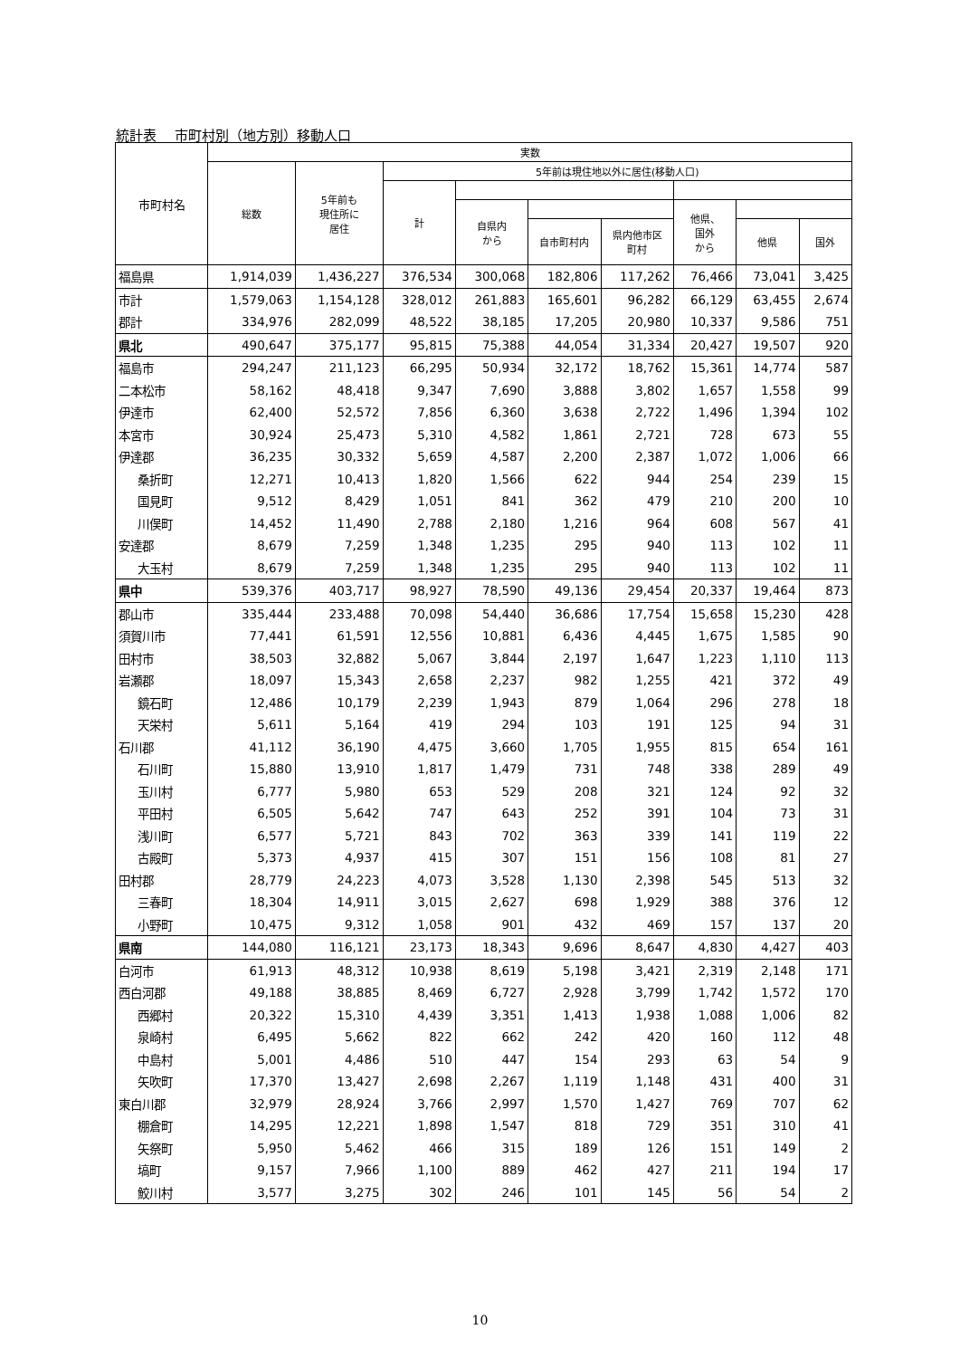統計表　 市町村別（地方別）移動人口
| 市町村名 | 実数 | | | | | | | | |
| --- | --- | --- | --- | --- | --- | --- | --- | --- | --- |
| | 総数 | 5年前も 現住所に 居住 | 5年前は現住地以外に居住(移動人口) | | | | | | |
| | | | 計 | | | | | | |
| | | | | 自県内 から | | | 他県、 国外 から | | |
| | | | | | 自市町村内 | 県内他市区 町村 | | 他県 | 国外 |
| 福島県 | 1,914,039 | 1,436,227 | 376,534 | 300,068 | 182,806 | 117,262 | 76,466 | 73,041 | 3,425 |
| 市計 | 1,579,063 | 1,154,128 | 328,012 | 261,883 | 165,601 | 96,282 | 66,129 | 63,455 | 2,674 |
| 郡計 | 334,976 | 282,099 | 48,522 | 38,185 | 17,205 | 20,980 | 10,337 | 9,586 | 751 |
| 県北 | 490,647 | 375,177 | 95,815 | 75,388 | 44,054 | 31,334 | 20,427 | 19,507 | 920 |
| 福島市 | 294,247 | 211,123 | 66,295 | 50,934 | 32,172 | 18,762 | 15,361 | 14,774 | 587 |
| 二本松市 | 58,162 | 48,418 | 9,347 | 7,690 | 3,888 | 3,802 | 1,657 | 1,558 | 99 |
| 伊達市 | 62,400 | 52,572 | 7,856 | 6,360 | 3,638 | 2,722 | 1,496 | 1,394 | 102 |
| 本宮市 | 30,924 | 25,473 | 5,310 | 4,582 | 1,861 | 2,721 | 728 | 673 | 55 |
| 伊達郡 | 36,235 | 30,332 | 5,659 | 4,587 | 2,200 | 2,387 | 1,072 | 1,006 | 66 |
| 桑折町 | 12,271 | 10,413 | 1,820 | 1,566 | 622 | 944 | 254 | 239 | 15 |
| 国見町 | 9,512 | 8,429 | 1,051 | 841 | 362 | 479 | 210 | 200 | 10 |
| 川俣町 | 14,452 | 11,490 | 2,788 | 2,180 | 1,216 | 964 | 608 | 567 | 41 |
| 安達郡 | 8,679 | 7,259 | 1,348 | 1,235 | 295 | 940 | 113 | 102 | 11 |
| 大玉村 | 8,679 | 7,259 | 1,348 | 1,235 | 295 | 940 | 113 | 102 | 11 |
| 県中 | 539,376 | 403,717 | 98,927 | 78,590 | 49,136 | 29,454 | 20,337 | 19,464 | 873 |
| 郡山市 | 335,444 | 233,488 | 70,098 | 54,440 | 36,686 | 17,754 | 15,658 | 15,230 | 428 |
| 須賀川市 | 77,441 | 61,591 | 12,556 | 10,881 | 6,436 | 4,445 | 1,675 | 1,585 | 90 |
| 田村市 | 38,503 | 32,882 | 5,067 | 3,844 | 2,197 | 1,647 | 1,223 | 1,110 | 113 |
| 岩瀬郡 | 18,097 | 15,343 | 2,658 | 2,237 | 982 | 1,255 | 421 | 372 | 49 |
| 鏡石町 | 12,486 | 10,179 | 2,239 | 1,943 | 879 | 1,064 | 296 | 278 | 18 |
| 天栄村 | 5,611 | 5,164 | 419 | 294 | 103 | 191 | 125 | 94 | 31 |
| 石川郡 | 41,112 | 36,190 | 4,475 | 3,660 | 1,705 | 1,955 | 815 | 654 | 161 |
| 石川町 | 15,880 | 13,910 | 1,817 | 1,479 | 731 | 748 | 338 | 289 | 49 |
| 玉川村 | 6,777 | 5,980 | 653 | 529 | 208 | 321 | 124 | 92 | 32 |
| 平田村 | 6,505 | 5,642 | 747 | 643 | 252 | 391 | 104 | 73 | 31 |
| 浅川町 | 6,577 | 5,721 | 843 | 702 | 363 | 339 | 141 | 119 | 22 |
| 古殿町 | 5,373 | 4,937 | 415 | 307 | 151 | 156 | 108 | 81 | 27 |
| 田村郡 | 28,779 | 24,223 | 4,073 | 3,528 | 1,130 | 2,398 | 545 | 513 | 32 |
| 三春町 | 18,304 | 14,911 | 3,015 | 2,627 | 698 | 1,929 | 388 | 376 | 12 |
| 小野町 | 10,475 | 9,312 | 1,058 | 901 | 432 | 469 | 157 | 137 | 20 |
| 県南 | 144,080 | 116,121 | 23,173 | 18,343 | 9,696 | 8,647 | 4,830 | 4,427 | 403 |
| 白河市 | 61,913 | 48,312 | 10,938 | 8,619 | 5,198 | 3,421 | 2,319 | 2,148 | 171 |
| 西白河郡 | 49,188 | 38,885 | 8,469 | 6,727 | 2,928 | 3,799 | 1,742 | 1,572 | 170 |
| 西郷村 | 20,322 | 15,310 | 4,439 | 3,351 | 1,413 | 1,938 | 1,088 | 1,006 | 82 |
| 泉崎村 | 6,495 | 5,662 | 822 | 662 | 242 | 420 | 160 | 112 | 48 |
| 中島村 | 5,001 | 4,486 | 510 | 447 | 154 | 293 | 63 | 54 | 9 |
| 矢吹町 | 17,370 | 13,427 | 2,698 | 2,267 | 1,119 | 1,148 | 431 | 400 | 31 |
| 東白川郡 | 32,979 | 28,924 | 3,766 | 2,997 | 1,570 | 1,427 | 769 | 707 | 62 |
| 棚倉町 | 14,295 | 12,221 | 1,898 | 1,547 | 818 | 729 | 351 | 310 | 41 |
| 矢祭町 | 5,950 | 5,462 | 466 | 315 | 189 | 126 | 151 | 149 | 2 |
| 塙町 | 9,157 | 7,966 | 1,100 | 889 | 462 | 427 | 211 | 194 | 17 |
| 鮫川村 | 3,577 | 3,275 | 302 | 246 | 101 | 145 | 56 | 54 | 2 |
10